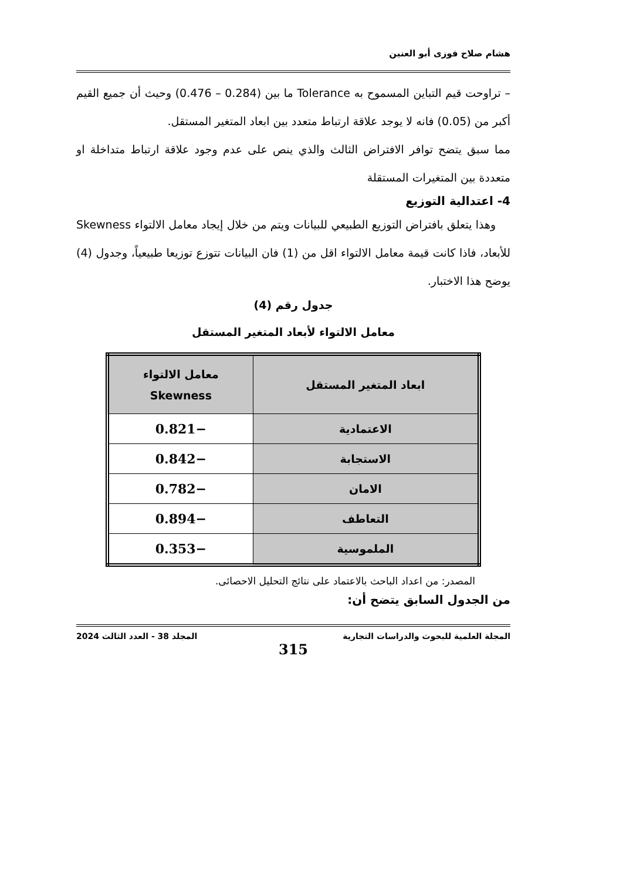هشام صلاح فوزى أبو العنين
– تراوحت قيم التباين المسموح به Tolerance ما بين (0.284 – 0.476) وحيث أن جميع القيم أكبر من (0.05) فانه لا يوجد علاقة ارتباط متعدد بين ابعاد المتغير المستقل.
مما سبق يتضح توافر الافتراض الثالث والذي ينص على عدم وجود علاقة ارتباط متداخلة او متعددة بين المتغيرات المستقلة
4- اعتدالية التوزيع
وهذا يتعلق بافتراض التوزيع الطبيعي للبيانات ويتم من خلال إيجاد معامل الالتواء Skewness للأبعاد، فاذا كانت قيمة معامل الالتواء اقل من (1) فان البيانات تتوزع توزيعا طبيعياً، وجدول (4) يوضح هذا الاختبار.
جدول رقم (4)
معامل الالتواء لأبعاد المتغير المستقل
| ابعاد المتغير المستقل | معامل الالتواء Skewness |
| --- | --- |
| الاعتمادية | −0.821 |
| الاستجابة | −0.842 |
| الامان | −0.782 |
| التعاطف | −0.894 |
| الملموسية | −0.353 |
المصدر: من اعداد الباحث بالاعتماد على نتائج التحليل الاحصائى.
من الجدول السابق يتضح أن:
المجلة العلمية للبحوث والدراسات التجارية المجلد 38 - العدد الثالث 2024
315